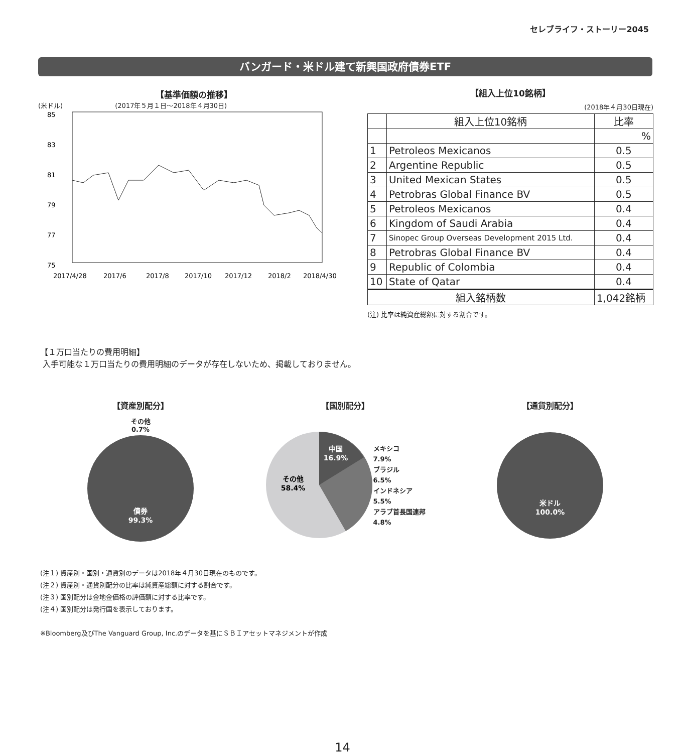セレブライフ・ストーリー2045
バンガード・米ドル建て新興国政府債券ETF
【基準価額の推移】
(米ドル) (2017年５月１日～2018年４月30日)
85
83
81
79
77
75
2017/4/28
2017/6
2017/8
2017/10
2017/12
2018/2
2018/4/30
【組入上位10銘柄】
(2018年４月30日現在)
| | 組入上位10銘柄 | 比率 |
| --- | --- | --- |
| | | % |
| 1 | Petroleos Mexicanos | 0.5 |
| 2 | Argentine Republic | 0.5 |
| 3 | United Mexican States | 0.5 |
| 4 | Petrobras Global Finance BV | 0.5 |
| 5 | Petroleos Mexicanos | 0.4 |
| 6 | Kingdom of Saudi Arabia | 0.4 |
| 7 | Sinopec Group Overseas Development 2015 Ltd. | 0.4 |
| 8 | Petrobras Global Finance BV | 0.4 |
| 9 | Republic of Colombia | 0.4 |
| 10 | State of Qatar | 0.4 |
| 組入銘柄数 | | 1,042銘柄 |
(注) 比率は純資産総額に対する割合です。
【１万口当たりの費用明細】
入手可能な１万口当たりの費用明細のデータが存在しないため、掲載しておりません。
【資産別配分】
その他
0.7%
債券
99.3%
【国別配分】
中国
16.9%
その他
58.4%
メキシコ
7.9%
ブラジル
6.5%
インドネシア
5.5%
アラブ首長国連邦
4.8%
【通貨別配分】
米ドル
100.0%
(注１) 資産別・国別・通貨別のデータは2018年４月30日現在のものです。
(注２) 資産別・通貨別配分の比率は純資産総額に対する割合です。
(注３) 国別配分は金地金価格の評価額に対する比率です。
(注４) 国別配分は発行国を表示しております。
※Bloomberg及びThe Vanguard Group, Inc.のデータを基にＳＢＩアセットマネジメントが作成
14